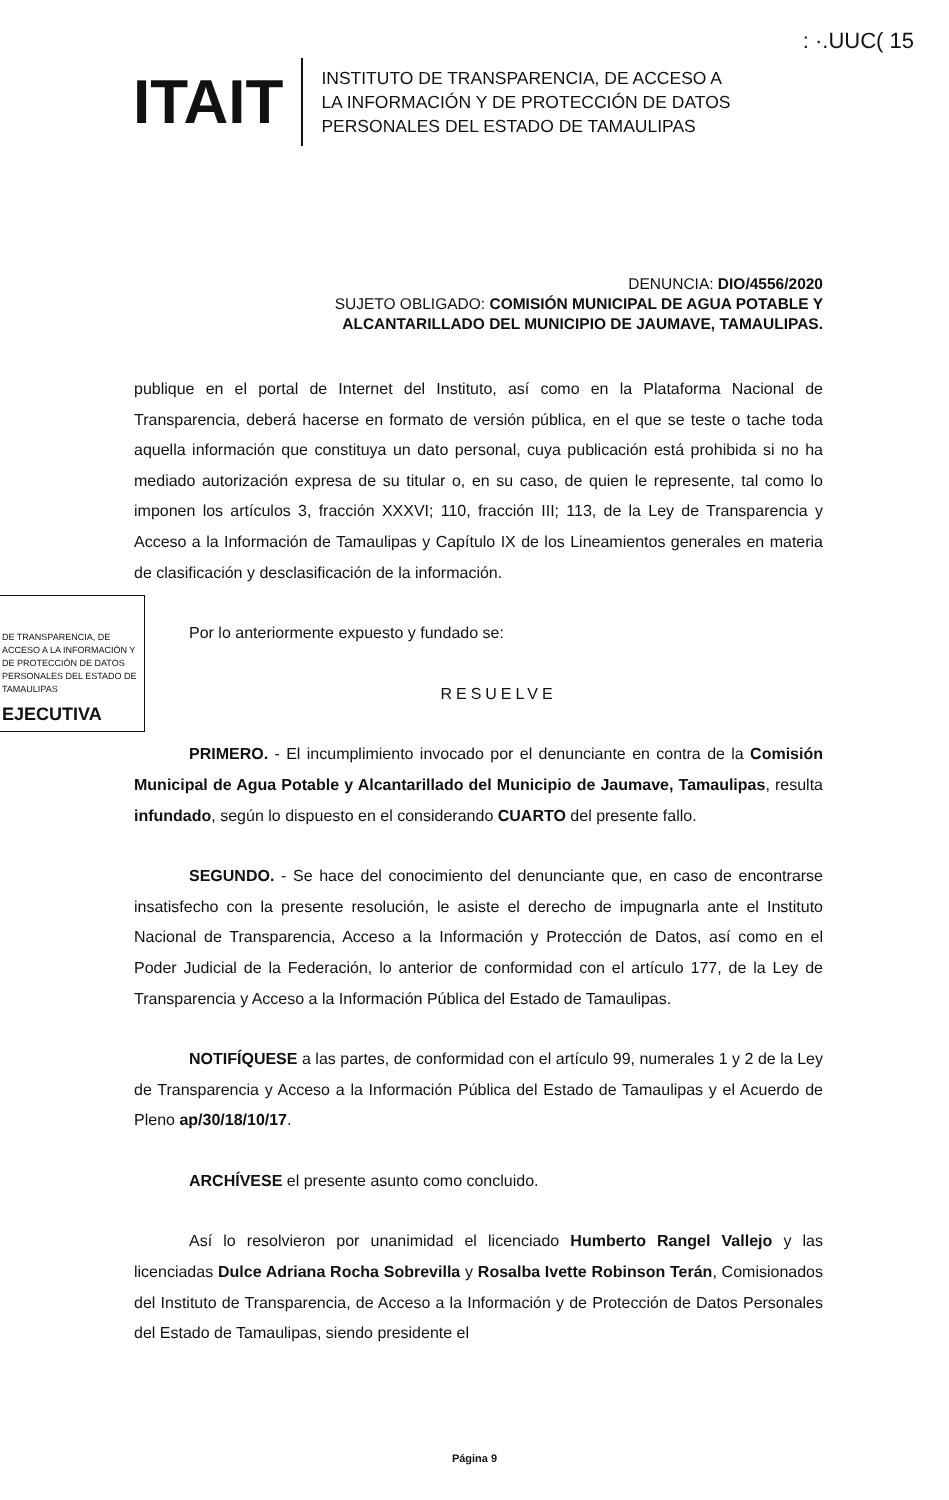: ·.UUC( 15
ITAIT
INSTITUTO DE TRANSPARENCIA, DE ACCESO A
LA INFORMACIÓN Y DE PROTECCIÓN DE DATOS
PERSONALES DEL ESTADO DE TAMAULIPAS
DENUNCIA: DIO/4556/2020
SUJETO OBLIGADO: COMISIÓN MUNICIPAL DE AGUA POTABLE Y
ALCANTARILLADO DEL MUNICIPIO DE JAUMAVE, TAMAULIPAS.
DE TRANSPARENCIA, DE ACCESO A LA INFORMACIÓN Y DE PROTECCIÓN DE DATOS PERSONALES DEL ESTADO DE TAMAULIPAS
EJECUTIVA
publique en el portal de Internet del Instituto, así como en la Plataforma Nacional de Transparencia, deberá hacerse en formato de versión pública, en el que se teste o tache toda aquella información que constituya un dato personal, cuya publicación está prohibida si no ha mediado autorización expresa de su titular o, en su caso, de quien le represente, tal como lo imponen los artículos 3, fracción XXXVI; 110, fracción III; 113, de la Ley de Transparencia y Acceso a la Información de Tamaulipas y Capítulo IX de los Lineamientos generales en materia de clasificación y desclasificación de la información.
Por lo anteriormente expuesto y fundado se:
RESUELVE
PRIMERO. - El incumplimiento invocado por el denunciante en contra de la Comisión Municipal de Agua Potable y Alcantarillado del Municipio de Jaumave, Tamaulipas, resulta infundado, según lo dispuesto en el considerando CUARTO del presente fallo.
SEGUNDO. - Se hace del conocimiento del denunciante que, en caso de encontrarse insatisfecho con la presente resolución, le asiste el derecho de impugnarla ante el Instituto Nacional de Transparencia, Acceso a la Información y Protección de Datos, así como en el Poder Judicial de la Federación, lo anterior de conformidad con el artículo 177, de la Ley de Transparencia y Acceso a la Información Pública del Estado de Tamaulipas.
NOTIFÍQUESE a las partes, de conformidad con el artículo 99, numerales 1 y 2 de la Ley de Transparencia y Acceso a la Información Pública del Estado de Tamaulipas y el Acuerdo de Pleno ap/30/18/10/17.
ARCHÍVESE el presente asunto como concluido.
Así lo resolvieron por unanimidad el licenciado Humberto Rangel Vallejo y las licenciadas Dulce Adriana Rocha Sobrevilla y Rosalba Ivette Robinson Terán, Comisionados del Instituto de Transparencia, de Acceso a la Información y de Protección de Datos Personales del Estado de Tamaulipas, siendo presidente el
Página 9